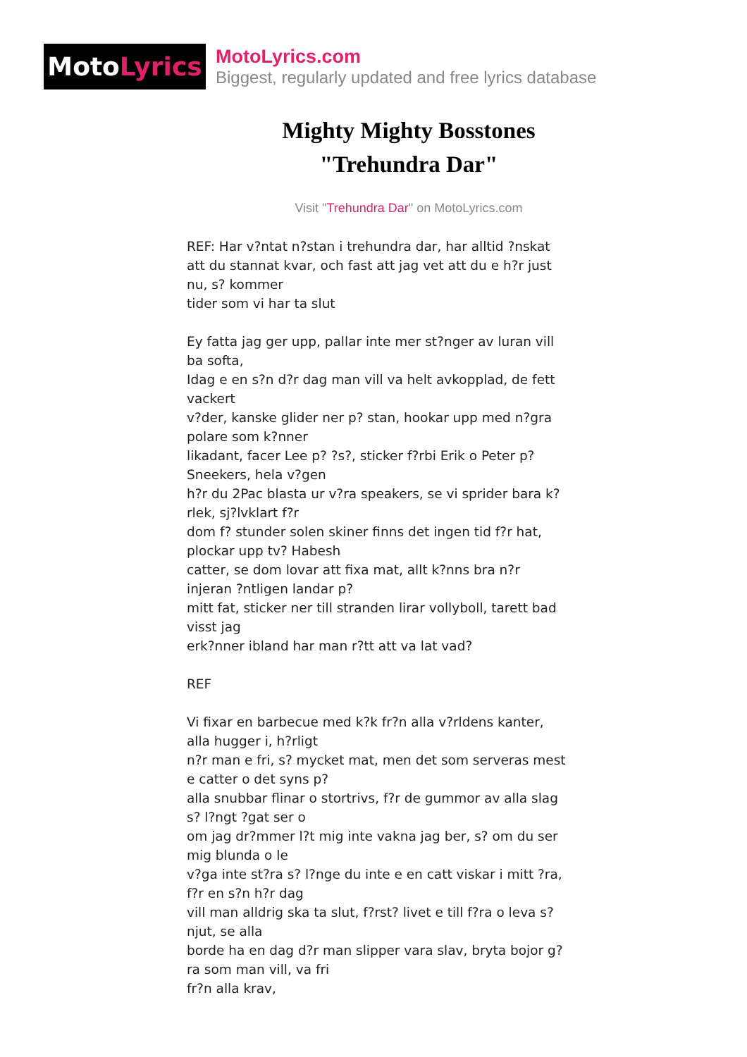Moto Lyrics
MotoLyrics.com
Biggest, regularly updated and free lyrics database
Mighty Mighty Bosstones
"Trehundra Dar"
Visit "Trehundra Dar" on MotoLyrics.com
REF: Har v?ntat n?stan i trehundra dar, har alltid ?nskat att du stannat kvar, och fast att jag vet att du e h?r just nu, s? kommer tider som vi har ta slut Ey fatta jag ger upp, pallar inte mer st?nger av luran vill ba softa, Idag e en s?n d?r dag man vill va helt avkopplad, de fett vackert v?der, kanske glider ner p? stan, hookar upp med n?gra polare som k?nner likadant, facer Lee p? ?s?, sticker f?rbi Erik o Peter p? Sneekers, hela v?gen h?r du 2Pac blasta ur v?ra speakers, se vi sprider bara k?rlek, sj?lvklart f?r dom f? stunder solen skiner finns det ingen tid f?r hat, plockar upp tv? Habesh catter, se dom lovar att fixa mat, allt k?nns bra n?r injeran ?ntligen landar p? mitt fat, sticker ner till stranden lirar vollyboll, tarett bad visst jag erk?nner ibland har man r?tt att va lat vad? REF Vi fixar en barbecue med k?k fr?n alla v?rldens kanter, alla hugger i, h?rligt n?r man e fri, s? mycket mat, men det som serveras mest e catter o det syns p? alla snubbar flinar o stortrivs, f?r de gummor av alla slag s? l?ngt ?gat ser o om jag dr?mmer l?t mig inte vakna jag ber, s? om du ser mig blunda o le v?ga inte st?ra s? l?nge du inte e en catt viskar i mitt ?ra, f?r en s?n h?r dag vill man alldrig ska ta slut, f?rst? livet e till f?ra o leva s? njut, se alla borde ha en dag d?r man slipper vara slav, bryta bojor g?ra som man vill, va fri fr?n alla krav,